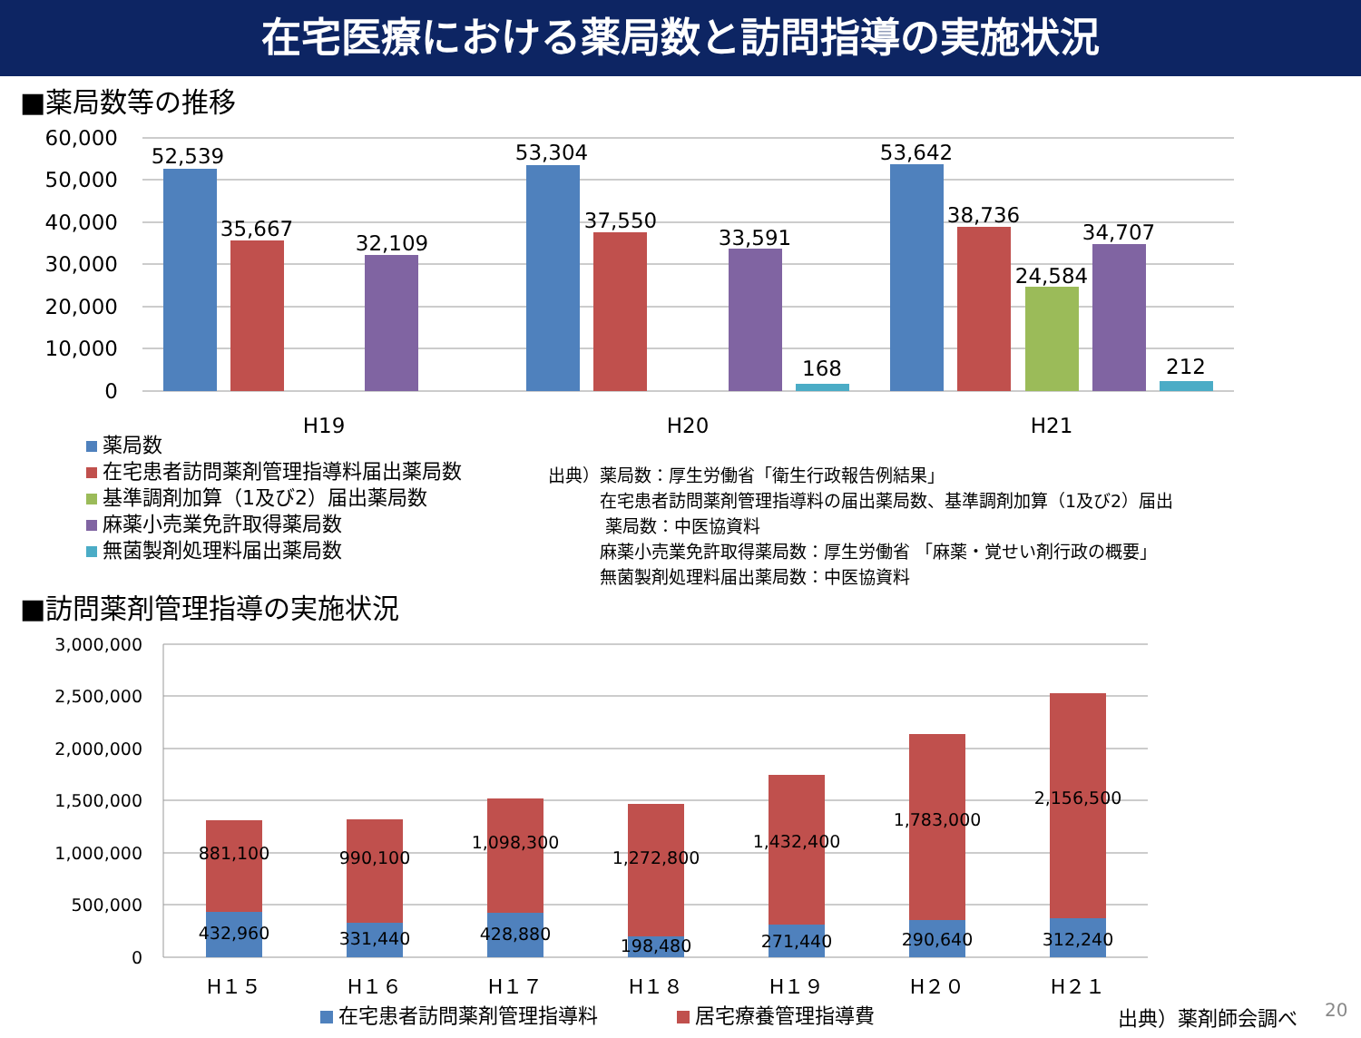在宅医療における薬局数と訪問指導の実施状況
■薬局数等の推移
60,000
50,000
40,000
30,000
20,000
10,000
0
52,539
35,667
32,109
53,304
37,550
33,591
168
53,642
38,736
24,584
34,707
212
H19
H20
H21
薬局数
在宅患者訪問薬剤管理指導料届出薬局数
基準調剤加算（1及び2）届出薬局数
麻薬小売業免許取得薬局数
無菌製剤処理料届出薬局数
出典）薬局数：厚生労働省「衛生行政報告例結果」
   在宅患者訪問薬剤管理指導料の届出薬局数、基準調剤加算（1及び2）届出
    薬局数：中医協資料
   麻薬小売業免許取得薬局数：厚生労働省 「麻薬・覚せい剤行政の概要」
   無菌製剤処理料届出薬局数：中医協資料
■訪問薬剤管理指導の実施状況
3,000,000
2,500,000
2,000,000
1,500,000
1,000,000
500,000
0
881,100
990,100
1,098,300
1,272,800
1,432,400
1,783,000
2,156,500
432,960
331,440
428,880
198,480
271,440
290,640
312,240
H１５
H１６
H１７
H１８
H１９
H２０
H２１
在宅患者訪問薬剤管理指導料
居宅療養管理指導費
出典）薬剤師会調べ
20